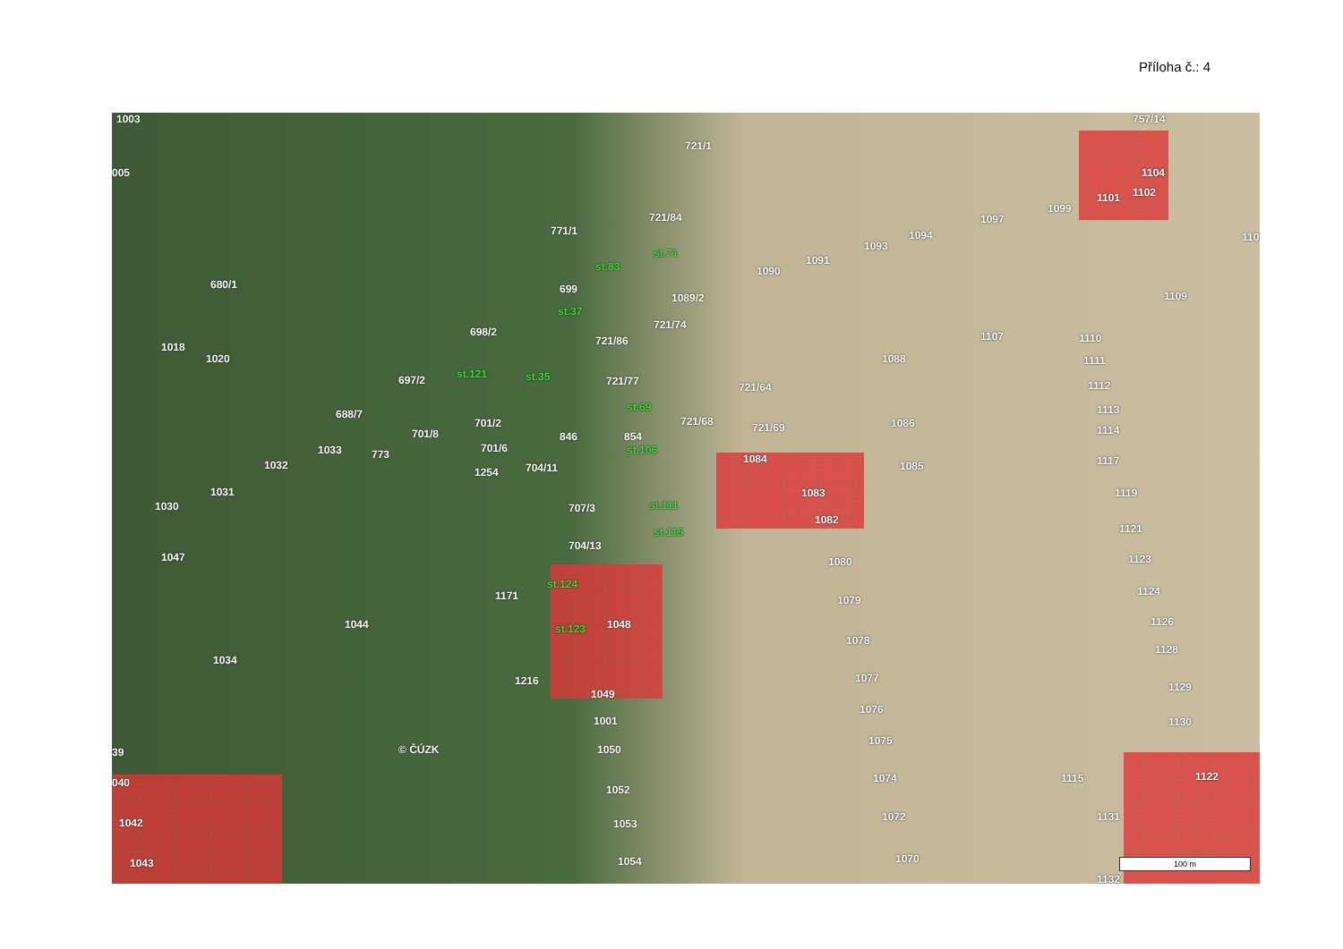Příloha č.: 4
721/1
757/14
1104
1102 1101
1099
1097
1094
1093
1091
1090
721/84
771/1
st.83
st.71
680/1 699
1089/2
st.37
721/74
698/2
721/86
1109
1107 1110
1018
1020 1088 1111
st.121 st.35 697/2 721/77 721/64 1112
688/7
st.69 1113
701/2 721/68 1086
701/8 846 854
721/69 1114
1033 701/6 st.106 773 1084 1117 1032 1085 1254 704/11
1031 1083 1119
1030 707/3 st.111
1082
st.115 1121
704/13
1047 1080 1123
st.124
1171 1079
1124
1044 1048 st.123
1126
1078
1128
1034
1077 1216
1049
1129
1076
1001 1130
1075
1050 © ČÚZK 39
1115 1074 1122 040
1052
1072 1131 1042 1053
1070 1054 1043
1132
1003
005
110
100 m